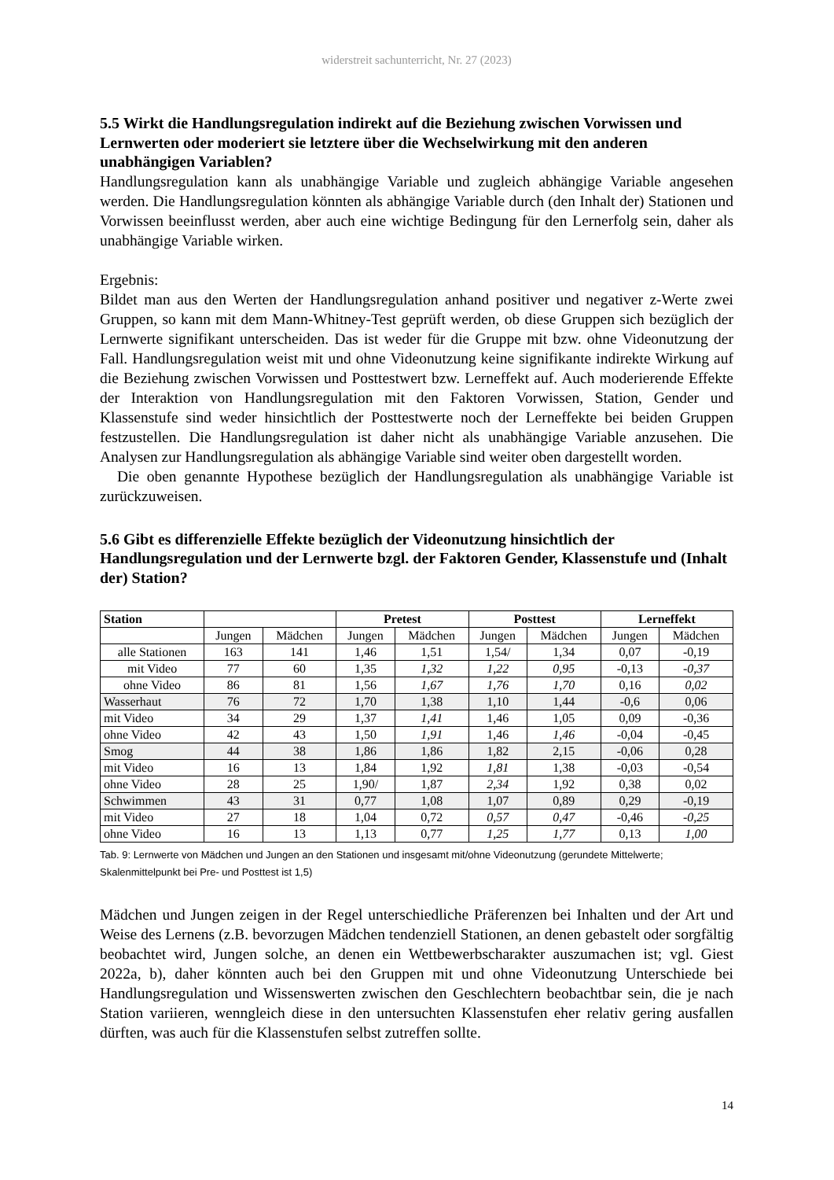widerstreit sachunterricht, Nr. 27 (2023)
5.5 Wirkt die Handlungsregulation indirekt auf die Beziehung zwischen Vorwissen und Lernwerten oder moderiert sie letztere über die Wechselwirkung mit den anderen unabhängigen Variablen?
Handlungsregulation kann als unabhängige Variable und zugleich abhängige Variable angesehen werden. Die Handlungsregulation könnten als abhängige Variable durch (den Inhalt der) Stationen und Vorwissen beeinflusst werden, aber auch eine wichtige Bedingung für den Lernerfolg sein, daher als unabhängige Variable wirken.
Ergebnis:
Bildet man aus den Werten der Handlungsregulation anhand positiver und negativer z-Werte zwei Gruppen, so kann mit dem Mann-Whitney-Test geprüft werden, ob diese Gruppen sich bezüglich der Lernwerte signifikant unterscheiden. Das ist weder für die Gruppe mit bzw. ohne Videonutzung der Fall. Handlungsregulation weist mit und ohne Videonutzung keine signifikante indirekte Wirkung auf die Beziehung zwischen Vorwissen und Posttestwert bzw. Lerneffekt auf. Auch moderierende Effekte der Interaktion von Handlungsregulation mit den Faktoren Vorwissen, Station, Gender und Klassenstufe sind weder hinsichtlich der Posttestwerte noch der Lerneffekte bei beiden Gruppen festzustellen. Die Handlungsregulation ist daher nicht als unabhängige Variable anzusehen. Die Analysen zur Handlungsregulation als abhängige Variable sind weiter oben dargestellt worden.
Die oben genannte Hypothese bezüglich der Handlungsregulation als unabhängige Variable ist zurückzuweisen.
5.6 Gibt es differenzielle Effekte bezüglich der Videonutzung hinsichtlich der Handlungsregulation und der Lernwerte bzgl. der Faktoren Gender, Klassenstufe und (Inhalt der) Station?
| Station | | | Pretest | | Posttest | | Lerneffekt | |
| --- | --- | --- | --- | --- | --- | --- | --- | --- |
| | Jungen | Mädchen | Jungen | Mädchen | Jungen | Mädchen | Jungen | Mädchen |
| alle Stationen | 163 | 141 | 1,46 | 1,51 | 1,54/ | 1,34 | 0,07 | -0,19 |
| mit Video | 77 | 60 | 1,35 | 1,32 | 1,22 | 0,95 | -0,13 | -0,37 |
| ohne Video | 86 | 81 | 1,56 | 1,67 | 1,76 | 1,70 | 0,16 | 0,02 |
| Wasserhaut | 76 | 72 | 1,70 | 1,38 | 1,10 | 1,44 | -0,6 | 0,06 |
| mit Video | 34 | 29 | 1,37 | 1,41 | 1,46 | 1,05 | 0,09 | -0,36 |
| ohne Video | 42 | 43 | 1,50 | 1,91 | 1,46 | 1,46 | -0,04 | -0,45 |
| Smog | 44 | 38 | 1,86 | 1,86 | 1,82 | 2,15 | -0,06 | 0,28 |
| mit Video | 16 | 13 | 1,84 | 1,92 | 1,81 | 1,38 | -0,03 | -0,54 |
| ohne Video | 28 | 25 | 1,90/ | 1,87 | 2,34 | 1,92 | 0,38 | 0,02 |
| Schwimmen | 43 | 31 | 0,77 | 1,08 | 1,07 | 0,89 | 0,29 | -0,19 |
| mit Video | 27 | 18 | 1,04 | 0,72 | 0,57 | 0,47 | -0,46 | -0,25 |
| ohne Video | 16 | 13 | 1,13 | 0,77 | 1,25 | 1,77 | 0,13 | 1,00 |
Tab. 9: Lernwerte von Mädchen und Jungen an den Stationen und insgesamt mit/ohne Videonutzung (gerundete Mittelwerte; Skalenmittelpunkt bei Pre- und Posttest ist 1,5)
Mädchen und Jungen zeigen in der Regel unterschiedliche Präferenzen bei Inhalten und der Art und Weise des Lernens (z.B. bevorzugen Mädchen tendenziell Stationen, an denen gebastelt oder sorgfältig beobachtet wird, Jungen solche, an denen ein Wettbewerbscharakter auszumachen ist; vgl. Giest 2022a, b), daher könnten auch bei den Gruppen mit und ohne Videonutzung Unterschiede bei Handlungsregulation und Wissenswerten zwischen den Geschlechtern beobachtbar sein, die je nach Station variieren, wenngleich diese in den untersuchten Klassenstufen eher relativ gering ausfallen dürften, was auch für die Klassenstufen selbst zutreffen sollte.
14